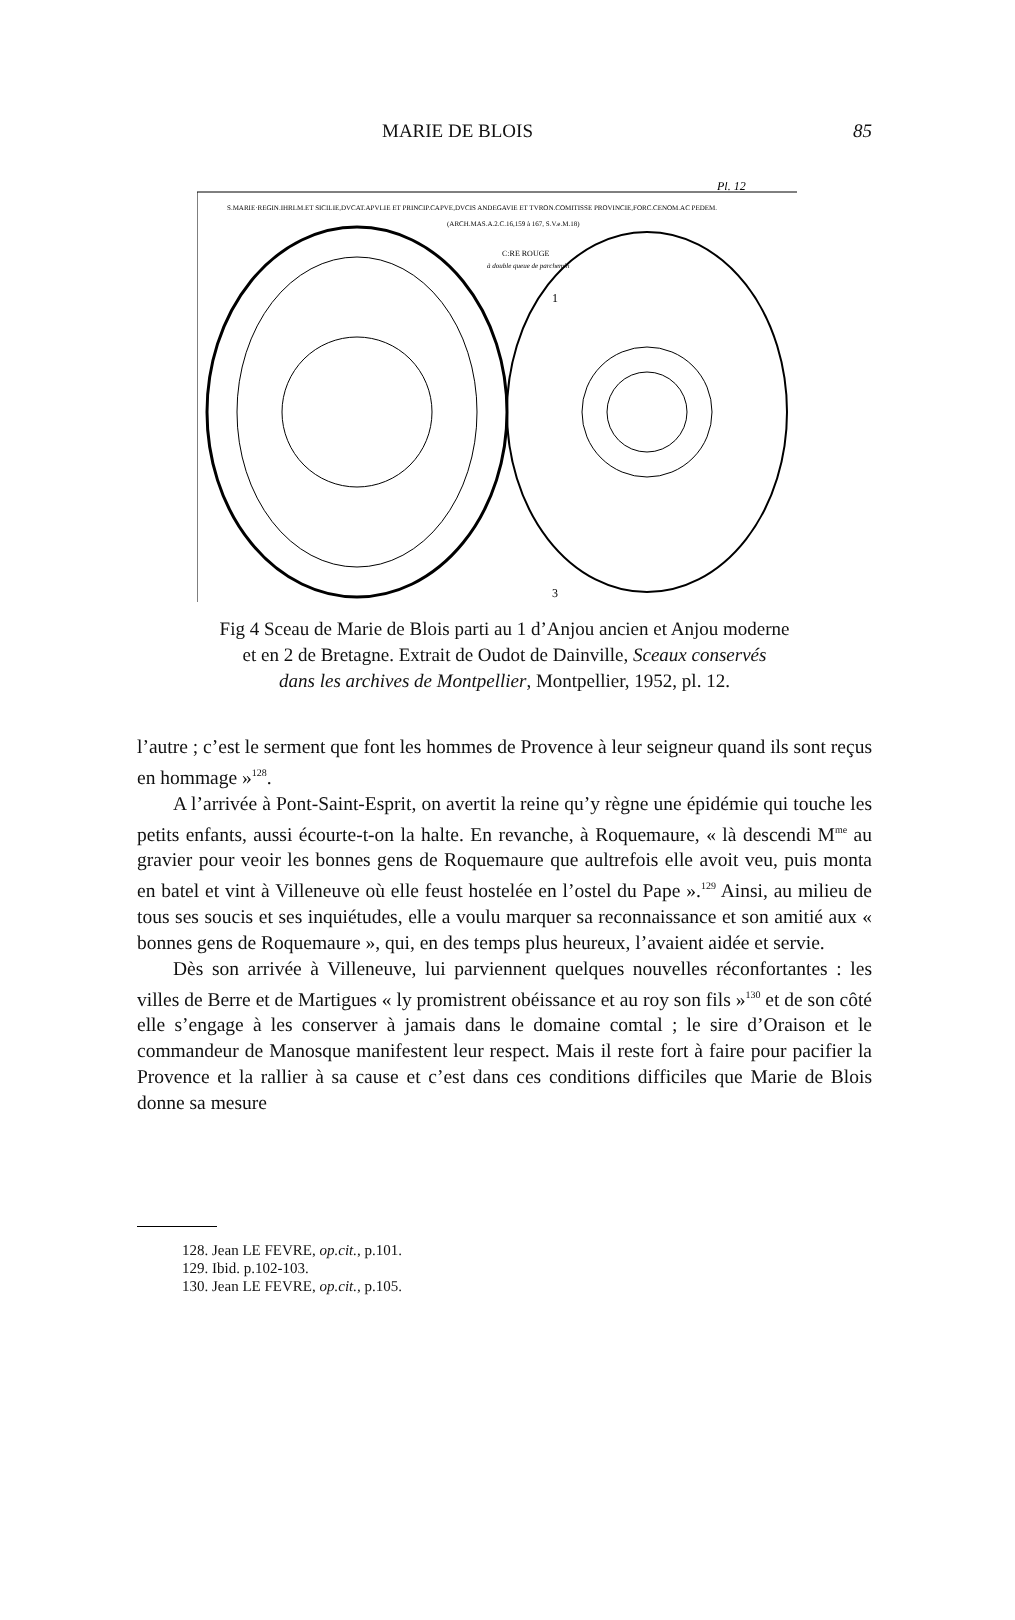MARIE DE BLOIS 85
Pl. 12
S.MARIE·REGIN.IHRLM.ET SICILIE,DVCAT.APVLIE ET PRINCIP.CAPVE,DVCIS ANDEGAVIE ET TVRON.COMITISSE PROVINCIE,FORC.CENOM.AC PEDEM.
(ARCH.MAS.A.2.C.16,159 à 167, S.V.e.M.18)
C:RE ROUGE
à double queue de parchemin
1
3
Fig 4 Sceau de Marie de Blois parti au 1 d’Anjou ancien et Anjou moderne
et en 2 de Bretagne. Extrait de Oudot de Dainville, Sceaux conservés
dans les archives de Montpellier, Montpellier, 1952, pl. 12.
l’autre ; c’est le serment que font les hommes de Provence à leur seigneur quand ils sont reçus en hommage »<sup>128</sup>.
A l’arrivée à Pont-Saint-Esprit, on avertit la reine qu’y règne une épidémie qui touche les petits enfants, aussi écourte-t-on la halte. En revanche, à Roquemaure, « là descendi M<sup>me</sup> au gravier pour veoir les bonnes gens de Roquemaure que aultrefois elle avoit veu, puis monta en batel et vint à Villeneuve où elle feust hostelée en l’ostel du Pape ».<sup>129</sup> Ainsi, au milieu de tous ses soucis et ses inquiétudes, elle a voulu marquer sa reconnaissance et son amitié aux « bonnes gens de Roquemaure », qui, en des temps plus heureux, l’avaient aidée et servie.
Dès son arrivée à Villeneuve, lui parviennent quelques nouvelles réconfortantes : les villes de Berre et de Martigues « ly promistrent obéissance et au roy son fils »<sup>130</sup> et de son côté elle s’engage à les conserver à jamais dans le domaine comtal ; le sire d’Oraison et le commandeur de Manosque manifestent leur respect. Mais il reste fort à faire pour pacifier la Provence et la rallier à sa cause et c’est dans ces conditions difficiles que Marie de Blois donne sa mesure
128. Jean LE FEVRE, op.cit., p.101.
129. Ibid. p.102-103.
130. Jean LE FEVRE, op.cit., p.105.